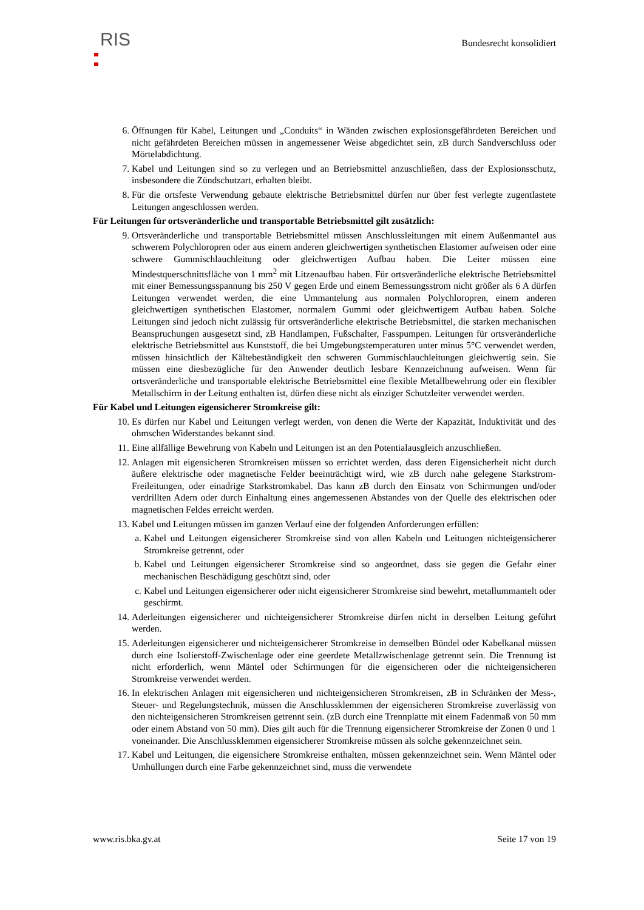RIS
Bundesrecht konsolidiert
6. Öffnungen für Kabel, Leitungen und „Conduits“ in Wänden zwischen explosionsgefährdeten Bereichen und nicht gefährdeten Bereichen müssen in angemessener Weise abgedichtet sein, zB durch Sandverschluss oder Mörtelabdichtung.
7. Kabel und Leitungen sind so zu verlegen und an Betriebsmittel anzuschließen, dass der Explosionsschutz, insbesondere die Zündschutzart, erhalten bleibt.
8. Für die ortsfeste Verwendung gebaute elektrische Betriebsmittel dürfen nur über fest verlegte zugentlastete Leitungen angeschlossen werden.
Für Leitungen für ortsveränderliche und transportable Betriebsmittel gilt zusätzlich:
9. Ortsveränderliche und transportable Betriebsmittel müssen Anschlussleitungen mit einem Außenmantel aus schwerem Polychloropren oder aus einem anderen gleichwertigen synthetischen Elastomer aufweisen oder eine schwere Gummischlauchleitung oder gleichwertigen Aufbau haben. Die Leiter müssen eine Mindestquerschnittsfläche von 1 mm<sup>2</sup> mit Litzenaufbau haben. Für ortsveränderliche elektrische Betriebsmittel mit einer Bemessungsspannung bis 250 V gegen Erde und einem Bemessungsstrom nicht größer als 6 A dürfen Leitungen verwendet werden, die eine Ummantelung aus normalen Polychloropren, einem anderen gleichwertigen synthetischen Elastomer, normalem Gummi oder gleichwertigem Aufbau haben. Solche Leitungen sind jedoch nicht zulässig für ortsveränderliche elektrische Betriebsmittel, die starken mechanischen Beanspruchungen ausgesetzt sind, zB Handlampen, Fußschalter, Fasspumpen. Leitungen für ortsveränderliche elektrische Betriebsmittel aus Kunststoff, die bei Umgebungstemperaturen unter minus 5°C verwendet werden, müssen hinsichtlich der Kältebeständigkeit den schweren Gummischlauchleitungen gleichwertig sein. Sie müssen eine diesbezügliche für den Anwender deutlich lesbare Kennzeichnung aufweisen. Wenn für ortsveränderliche und transportable elektrische Betriebsmittel eine flexible Metallbewehrung oder ein flexibler Metallschirm in der Leitung enthalten ist, dürfen diese nicht als einziger Schutzleiter verwendet werden.
Für Kabel und Leitungen eigensicherer Stromkreise gilt:
10. Es dürfen nur Kabel und Leitungen verlegt werden, von denen die Werte der Kapazität, Induktivität und des ohmschen Widerstandes bekannt sind.
11. Eine allfällige Bewehrung von Kabeln und Leitungen ist an den Potentialausgleich anzuschließen.
12. Anlagen mit eigensicheren Stromkreisen müssen so errichtet werden, dass deren Eigensicherheit nicht durch äußere elektrische oder magnetische Felder beeinträchtigt wird, wie zB durch nahe gelegene Starkstrom-Freileitungen, oder einadrige Starkstromkabel. Das kann zB durch den Einsatz von Schirmungen und/oder verdrillten Adern oder durch Einhaltung eines angemessenen Abstandes von der Quelle des elektrischen oder magnetischen Feldes erreicht werden.
13. Kabel und Leitungen müssen im ganzen Verlauf eine der folgenden Anforderungen erfüllen:
a. Kabel und Leitungen eigensicherer Stromkreise sind von allen Kabeln und Leitungen nichteigensicherer Stromkreise getrennt, oder
b. Kabel und Leitungen eigensicherer Stromkreise sind so angeordnet, dass sie gegen die Gefahr einer mechanischen Beschädigung geschützt sind, oder
c. Kabel und Leitungen eigensicherer oder nicht eigensicherer Stromkreise sind bewehrt, metallummantelt oder geschirmt.
14. Aderleitungen eigensicherer und nichteigensicherer Stromkreise dürfen nicht in derselben Leitung geführt werden.
15. Aderleitungen eigensicherer und nichteigensicherer Stromkreise in demselben Bündel oder Kabelkanal müssen durch eine Isolierstoff-Zwischenlage oder eine geerdete Metallzwischenlage getrennt sein. Die Trennung ist nicht erforderlich, wenn Mäntel oder Schirmungen für die eigensicheren oder die nichteigensicheren Stromkreise verwendet werden.
16. In elektrischen Anlagen mit eigensicheren und nichteigensicheren Stromkreisen, zB in Schränken der Mess-, Steuer- und Regelungstechnik, müssen die Anschlussklemmen der eigensicheren Stromkreise zuverlässig von den nichteigensicheren Stromkreisen getrennt sein. (zB durch eine Trennplatte mit einem Fadenmaß von 50 mm oder einem Abstand von 50 mm). Dies gilt auch für die Trennung eigensicherer Stromkreise der Zonen 0 und 1 voneinander. Die Anschlussklemmen eigensicherer Stromkreise müssen als solche gekennzeichnet sein.
17. Kabel und Leitungen, die eigensichere Stromkreise enthalten, müssen gekennzeichnet sein. Wenn Mäntel oder Umhüllungen durch eine Farbe gekennzeichnet sind, muss die verwendete
www.ris.bka.gv.at Seite 17 von 19